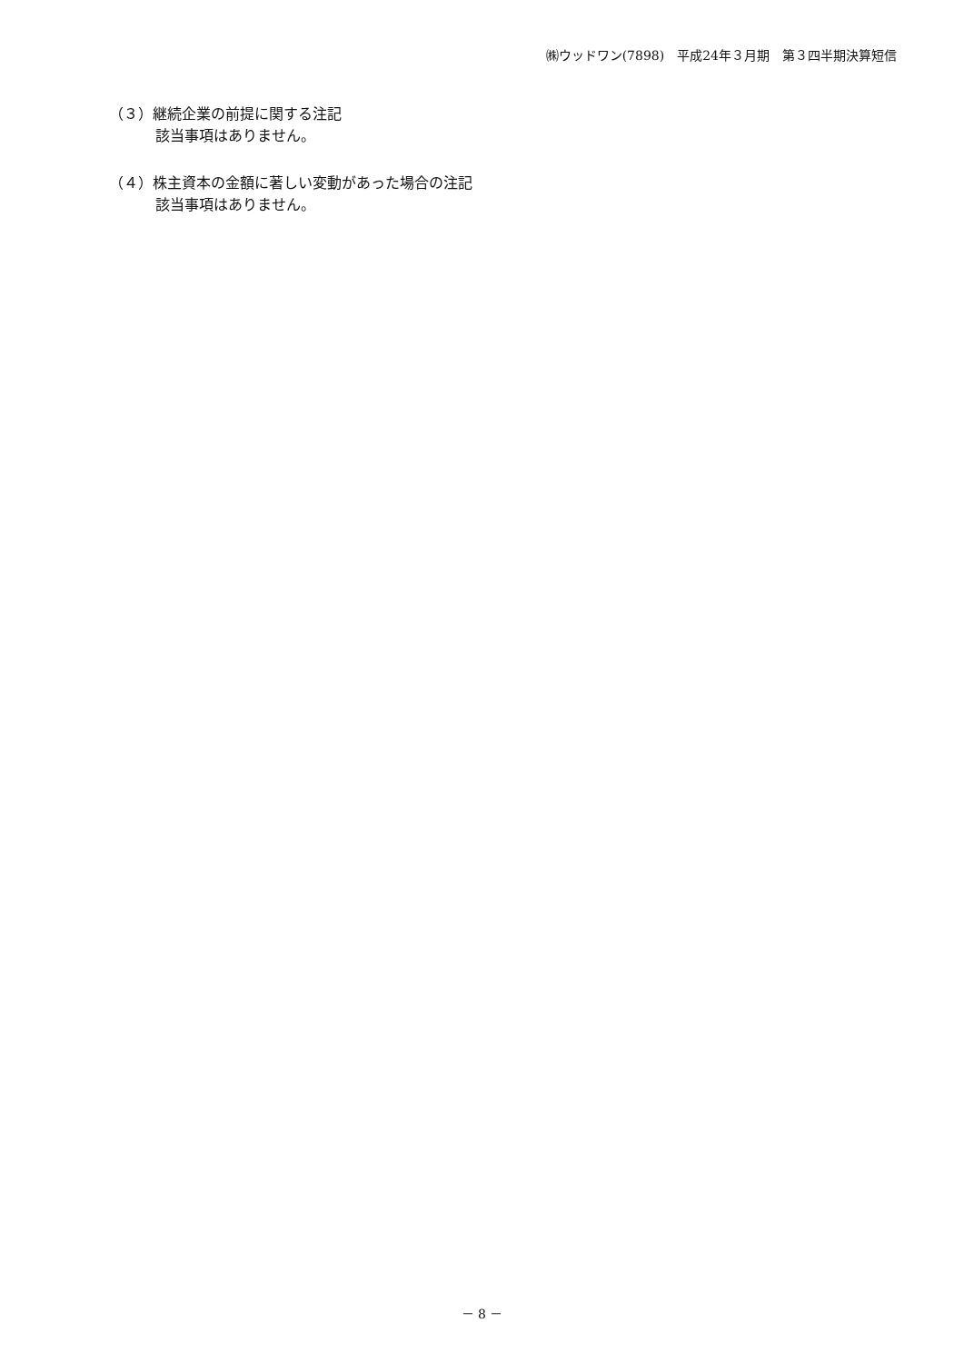㈱ウッドワン(7898)　平成24年３月期　第３四半期決算短信
（３）継続企業の前提に関する注記
該当事項はありません。
（４）株主資本の金額に著しい変動があった場合の注記
該当事項はありません。
－ 8 －